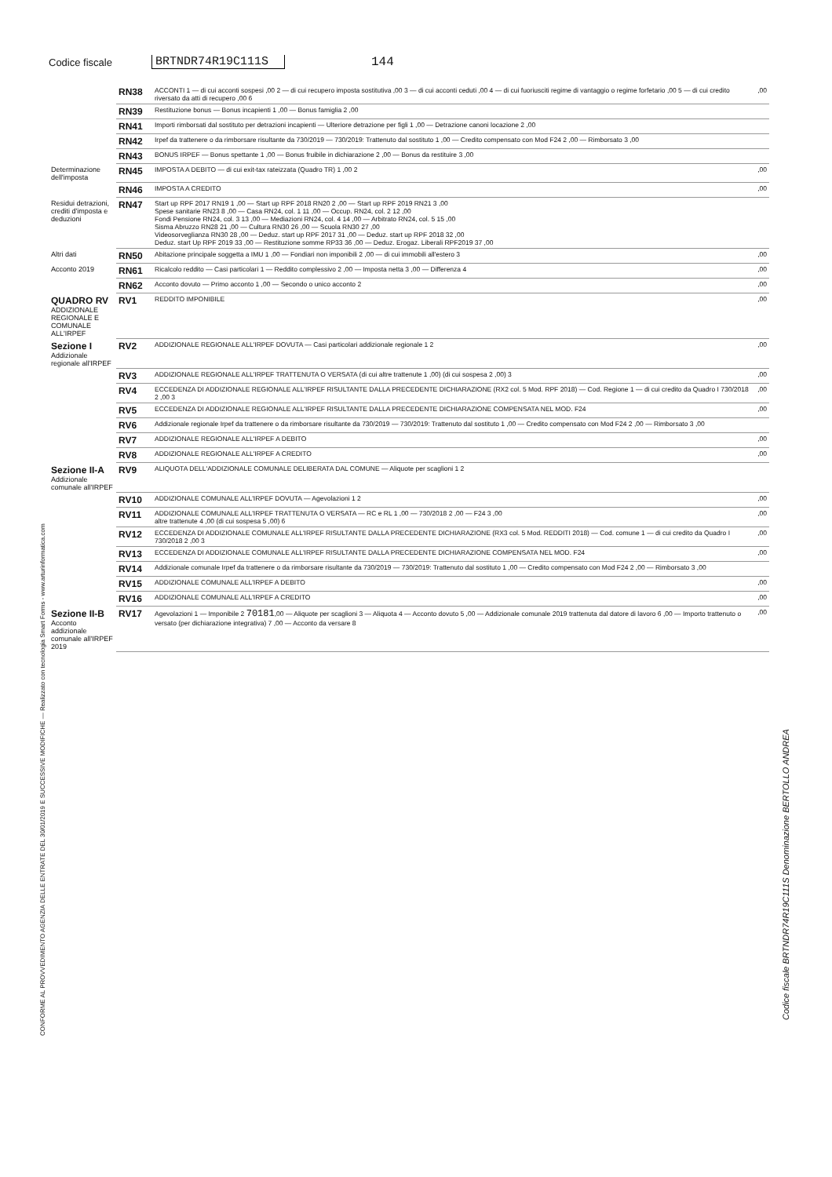Codice fiscale BRTNDR74R19C111S 144
CONFORME AL PROVVEDIMENTO AGENZIA DELLE ENTRATE DEL 30/01/2019 E SUCCESSIVE MODIFICHE — Realizzato con tecnologia Smart Forms - www.arturinformatica.com
Codice fiscale BRTNDR74R19C111S Denominazione BERTOLLO ANDREA
| | RN38 | ACCONTI 1 — di cui acconti sospesi ,00 2 — di cui recupero imposta sostitutiva ,00 3 — di cui acconti ceduti ,00 4 — di cui fuoriusciti regime di vantaggio o regime forfetario ,00 5 — di cui credito riversato da atti di recupero ,00 6 | ,00 |
| | RN39 | Restituzione bonus — Bonus incapienti 1 ,00 — Bonus famiglia 2 ,00 | |
| | RN41 | Importi rimborsati dal sostituto per detrazioni incapienti — Ulteriore detrazione per figli 1 ,00 — Detrazione canoni locazione 2 ,00 | |
| | RN42 | Irpef da trattenere o da rimborsare risultante da 730/2019 — 730/2019: Trattenuto dal sostituto 1 ,00 — Credito compensato con Mod F24 2 ,00 — Rimborsato 3 ,00 | |
| | RN43 | BONUS IRPEF — Bonus spettante 1 ,00 — Bonus fruibile in dichiarazione 2 ,00 — Bonus da restituire 3 ,00 | |
| Determinazione dell'imposta | RN45 | IMPOSTA A DEBITO — di cui exit-tax rateizzata (Quadro TR) 1 ,00 2 | ,00 |
| | RN46 | IMPOSTA A CREDITO | ,00 |
| Residui detrazioni, crediti d'imposta e deduzioni | RN47 | Start up RPF 2017 RN19 1 ,00 — Start up RPF 2018 RN20 2 ,00 — Start up RPF 2019 RN21 3 ,00 Spese sanitarie RN23 8 ,00 — Casa RN24, col. 1 11 ,00 — Occup. RN24, col. 2 12 ,00 Fondi Pensione RN24, col. 3 13 ,00 — Mediazioni RN24, col. 4 14 ,00 — Arbitrato RN24, col. 5 15 ,00 Sisma Abruzzo RN28 21 ,00 — Cultura RN30 26 ,00 — Scuola RN30 27 ,00 Videosorveglianza RN30 28 ,00 — Deduz. start up RPF 2017 31 ,00 — Deduz. start up RPF 2018 32 ,00 Deduz. start Up RPF 2019 33 ,00 — Restituzione somme RP33 36 ,00 — Deduz. Erogaz. Liberali RPF2019 37 ,00 | |
| Altri dati | RN50 | Abitazione principale soggetta a IMU 1 ,00 — Fondiari non imponibili 2 ,00 — di cui immobili all'estero 3 | ,00 |
| Acconto 2019 | RN61 | Ricalcolo reddito — Casi particolari 1 — Reddito complessivo 2 ,00 — Imposta netta 3 ,00 — Differenza 4 | ,00 |
| | RN62 | Acconto dovuto — Primo acconto 1 ,00 — Secondo o unico acconto 2 | ,00 |
| QUADRO RV ADDIZIONALE REGIONALE E COMUNALE ALL'IRPEF | RV1 | REDDITO IMPONIBILE | ,00 |
| Sezione I Addizionale regionale all'IRPEF | RV2 | ADDIZIONALE REGIONALE ALL'IRPEF DOVUTA — Casi particolari addizionale regionale 1 2 | ,00 |
| | RV3 | ADDIZIONALE REGIONALE ALL'IRPEF TRATTENUTA O VERSATA (di cui altre trattenute 1 ,00) (di cui sospesa 2 ,00) 3 | ,00 |
| | RV4 | ECCEDENZA DI ADDIZIONALE REGIONALE ALL'IRPEF RISULTANTE DALLA PRECEDENTE DICHIARAZIONE (RX2 col. 5 Mod. RPF 2018) — Cod. Regione 1 — di cui credito da Quadro I 730/2018 2 ,00 3 | ,00 |
| | RV5 | ECCEDENZA DI ADDIZIONALE REGIONALE ALL'IRPEF RISULTANTE DALLA PRECEDENTE DICHIARAZIONE COMPENSATA NEL MOD. F24 | ,00 |
| | RV6 | Addizionale regionale Irpef da trattenere o da rimborsare risultante da 730/2019 — 730/2019: Trattenuto dal sostituto 1 ,00 — Credito compensato con Mod F24 2 ,00 — Rimborsato 3 ,00 | |
| | RV7 | ADDIZIONALE REGIONALE ALL'IRPEF A DEBITO | ,00 |
| | RV8 | ADDIZIONALE REGIONALE ALL'IRPEF A CREDITO | ,00 |
| Sezione II-A Addizionale comunale all'IRPEF | RV9 | ALIQUOTA DELL'ADDIZIONALE COMUNALE DELIBERATA DAL COMUNE — Aliquote per scaglioni 1 2 | |
| | RV10 | ADDIZIONALE COMUNALE ALL'IRPEF DOVUTA — Agevolazioni 1 2 | ,00 |
| | RV11 | ADDIZIONALE COMUNALE ALL'IRPEF TRATTENUTA O VERSATA — RC e RL 1 ,00 — 730/2018 2 ,00 — F24 3 ,00 altre trattenute 4 ,00 (di cui sospesa 5 ,00) 6 | ,00 |
| | RV12 | ECCEDENZA DI ADDIZIONALE COMUNALE ALL'IRPEF RISULTANTE DALLA PRECEDENTE DICHIARAZIONE (RX3 col. 5 Mod. REDDITI 2018) — Cod. comune 1 — di cui credito da Quadro I 730/2018 2 ,00 3 | ,00 |
| | RV13 | ECCEDENZA DI ADDIZIONALE COMUNALE ALL'IRPEF RISULTANTE DALLA PRECEDENTE DICHIARAZIONE COMPENSATA NEL MOD. F24 | ,00 |
| | RV14 | Addizionale comunale Irpef da trattenere o da rimborsare risultante da 730/2019 — 730/2019: Trattenuto dal sostituto 1 ,00 — Credito compensato con Mod F24 2 ,00 — Rimborsato 3 ,00 | |
| | RV15 | ADDIZIONALE COMUNALE ALL'IRPEF A DEBITO | ,00 |
| | RV16 | ADDIZIONALE COMUNALE ALL'IRPEF A CREDITO | ,00 |
| Sezione II-B Acconto addizionale comunale all'IRPEF 2019 | RV17 | Agevolazioni 1 — Imponibile 2 70181 ,00 — Aliquote per scaglioni 3 — Aliquota 4 — Acconto dovuto 5 ,00 — Addizionale comunale 2019 trattenuta dal datore di lavoro 6 ,00 — Importo trattenuto o versato (per dichiarazione integrativa) 7 ,00 — Acconto da versare 8 | ,00 |